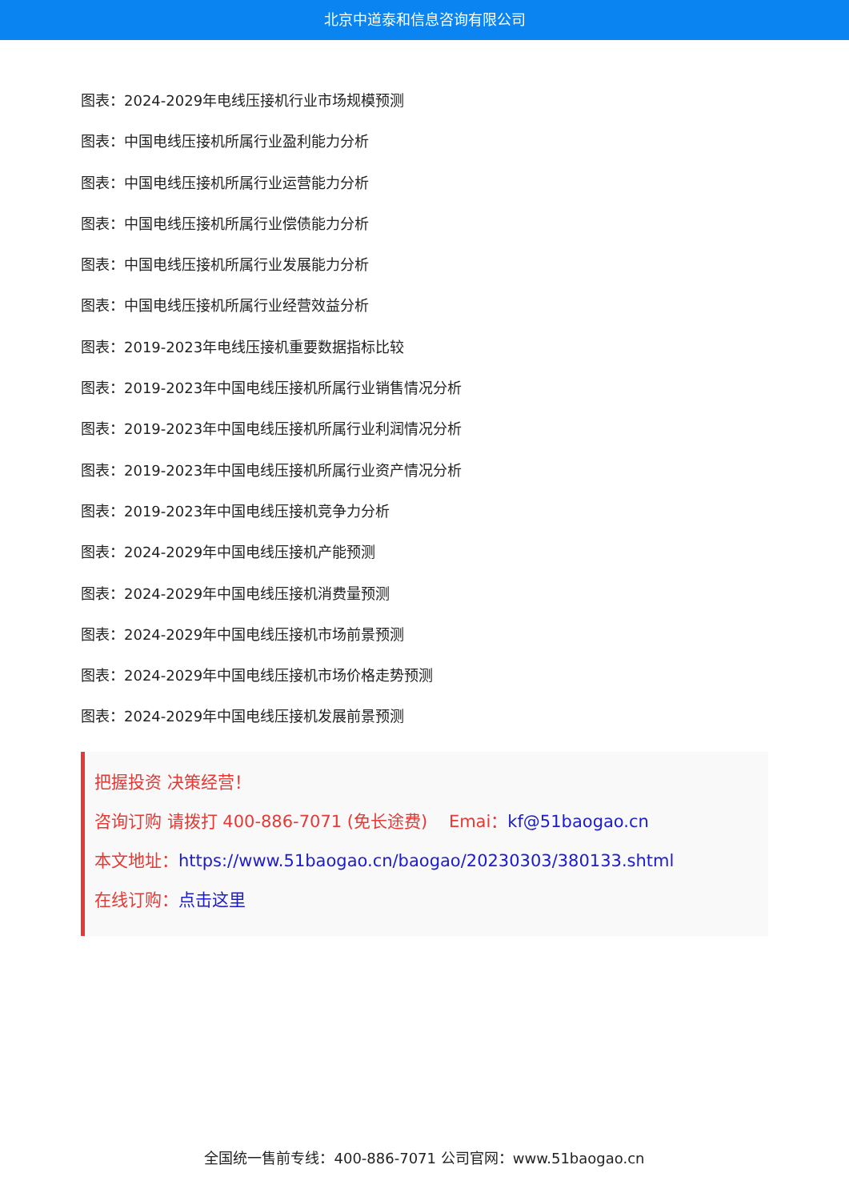北京中道泰和信息咨询有限公司
图表：2024-2029年电线压接机行业市场规模预测
图表：中国电线压接机所属行业盈利能力分析
图表：中国电线压接机所属行业运营能力分析
图表：中国电线压接机所属行业偿债能力分析
图表：中国电线压接机所属行业发展能力分析
图表：中国电线压接机所属行业经营效益分析
图表：2019-2023年电线压接机重要数据指标比较
图表：2019-2023年中国电线压接机所属行业销售情况分析
图表：2019-2023年中国电线压接机所属行业利润情况分析
图表：2019-2023年中国电线压接机所属行业资产情况分析
图表：2019-2023年中国电线压接机竞争力分析
图表：2024-2029年中国电线压接机产能预测
图表：2024-2029年中国电线压接机消费量预测
图表：2024-2029年中国电线压接机市场前景预测
图表：2024-2029年中国电线压接机市场价格走势预测
图表：2024-2029年中国电线压接机发展前景预测
把握投资 决策经营！
咨询订购 请拨打 400-886-7071 (免长途费) Emai：kf@51baogao.cn
本文地址：https://www.51baogao.cn/baogao/20230303/380133.shtml
在线订购：点击这里
全国统一售前专线：400-886-7071 公司官网：www.51baogao.cn